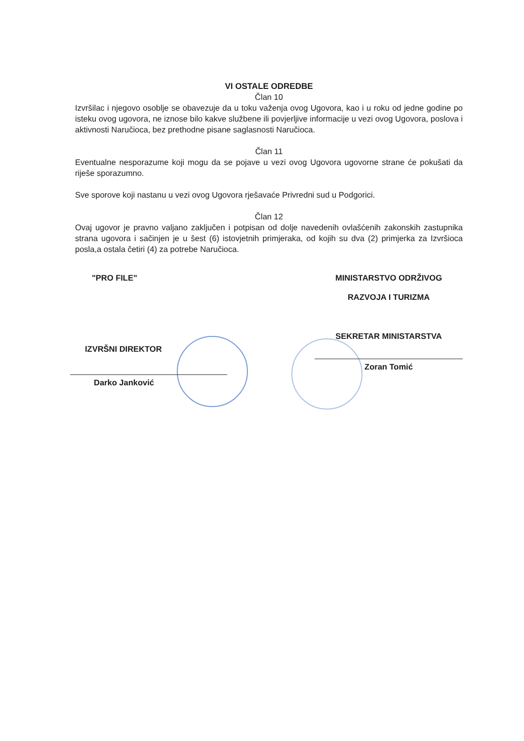VI OSTALE ODREDBE
Član 10
Izvršilac i njegovo osoblje se obavezuje da u toku važenja ovog Ugovora, kao i u roku od jedne godine po isteku ovog ugovora, ne iznose bilo kakve službene ili povjerljive informacije u vezi ovog Ugovora, poslova i aktivnosti Naručioca, bez prethodne pisane saglasnosti Naručioca.
Član 11
Eventualne nesporazume koji mogu da se pojave u vezi ovog Ugovora ugovorne strane će pokušati da riješe sporazumno.
Sve sporove koji nastanu u vezi ovog Ugovora rješavaće Privredni sud u Podgorici.
Član 12
Ovaj ugovor je pravno valjano zaključen i potpisan od dolje navedenih ovlašćenih zakonskih zastupnika strana ugovora i sačinjen je u šest (6) istovjetnih primjeraka, od kojih su dva (2) primjerka za Izvršioca posla,a ostala četiri (4) za potrebe Naručioca.
"PRO FILE"
IZVRŠNI DIREKTOR
Darko Janković
MINISTARSTVO ODRŽIVOG
RAZVOJA I TURIZMA
SEKRETAR MINISTARSTVA
Zoran Tomić